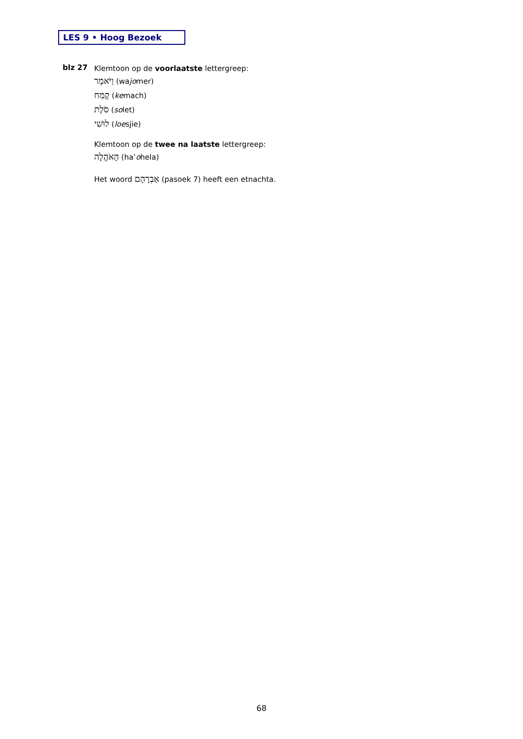LES 9 • Hoog Bezoek
blz 27
Klemtoon op de voorlaatste lettergreep:
וַיֹּאמֶר (wajomer)
קֶמַח (kemach)
סֹלֶת (solet)
לוּשִׁי (loesjie)
Klemtoon op de twee na laatste lettergreep:
הָאֹהֱלָה (ha’ohela)
Het woord אַבְרָהָם (pasoek 7) heeft een etnachta.
68